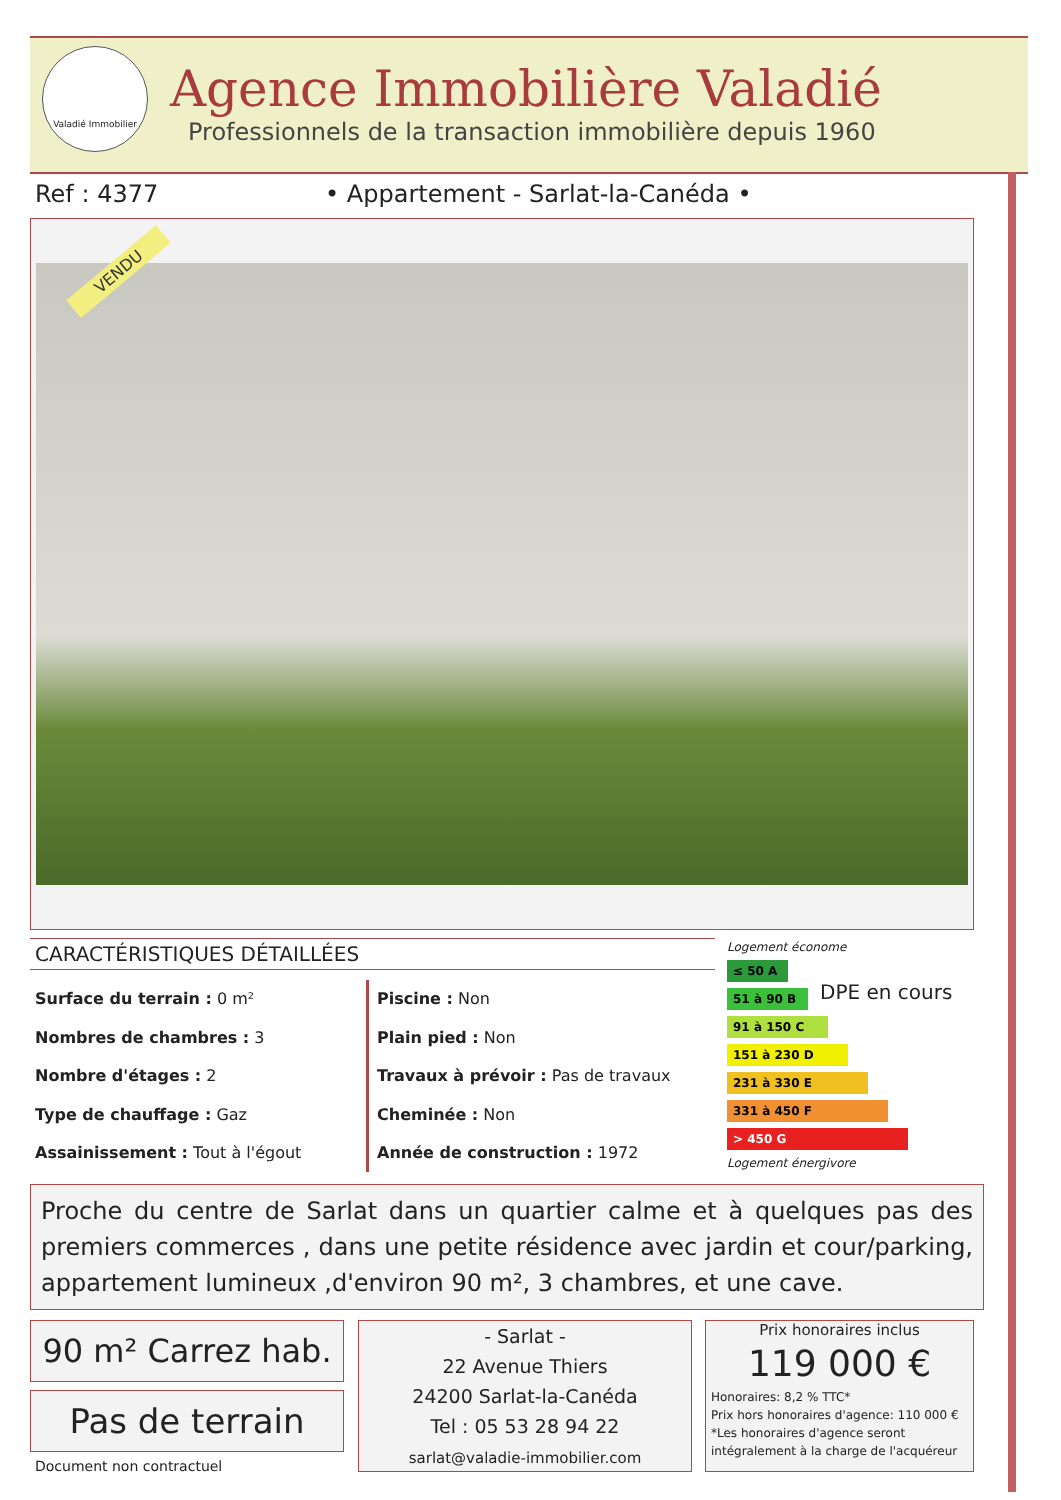Valadié Immobilier
Agence Immobilière Valadié
Professionnels de la transaction immobilière depuis 1960
Ref : 4377
• Appartement - Sarlat-la-Canéda •
VENDU
CARACTÉRISTIQUES DÉTAILLÉES
Surface du terrain : 0 m²
Nombres de chambres : 3
Nombre d'étages : 2
Type de chauffage : Gaz
Assainissement : Tout à l'égout
Piscine : Non
Plain pied : Non
Travaux à prévoir : Pas de travaux
Cheminée : Non
Année de construction : 1972
Logement économe
≤ 50 A
51 à 90 B
91 à 150 C
151 à 230 D
231 à 330 E
331 à 450 F
> 450 G
Logement énergivore
DPE en cours
Proche du centre de Sarlat dans un quartier calme et à quelques pas des premiers commerces , dans une petite résidence avec jardin et cour/parking, appartement lumineux ,d'environ 90 m², 3 chambres, et une cave.
90 m² Carrez hab.
Pas de terrain
Document non contractuel
- Sarlat -
22 Avenue Thiers
24200 Sarlat-la-Canéda
Tel : 05 53 28 94 22
sarlat@valadie-immobilier.com
Prix honoraires inclus
119 000 €
Honoraires: 8,2 % TTC*
Prix hors honoraires d'agence: 110 000 €
*Les honoraires d'agence seront intégralement à la charge de l'acquéreur